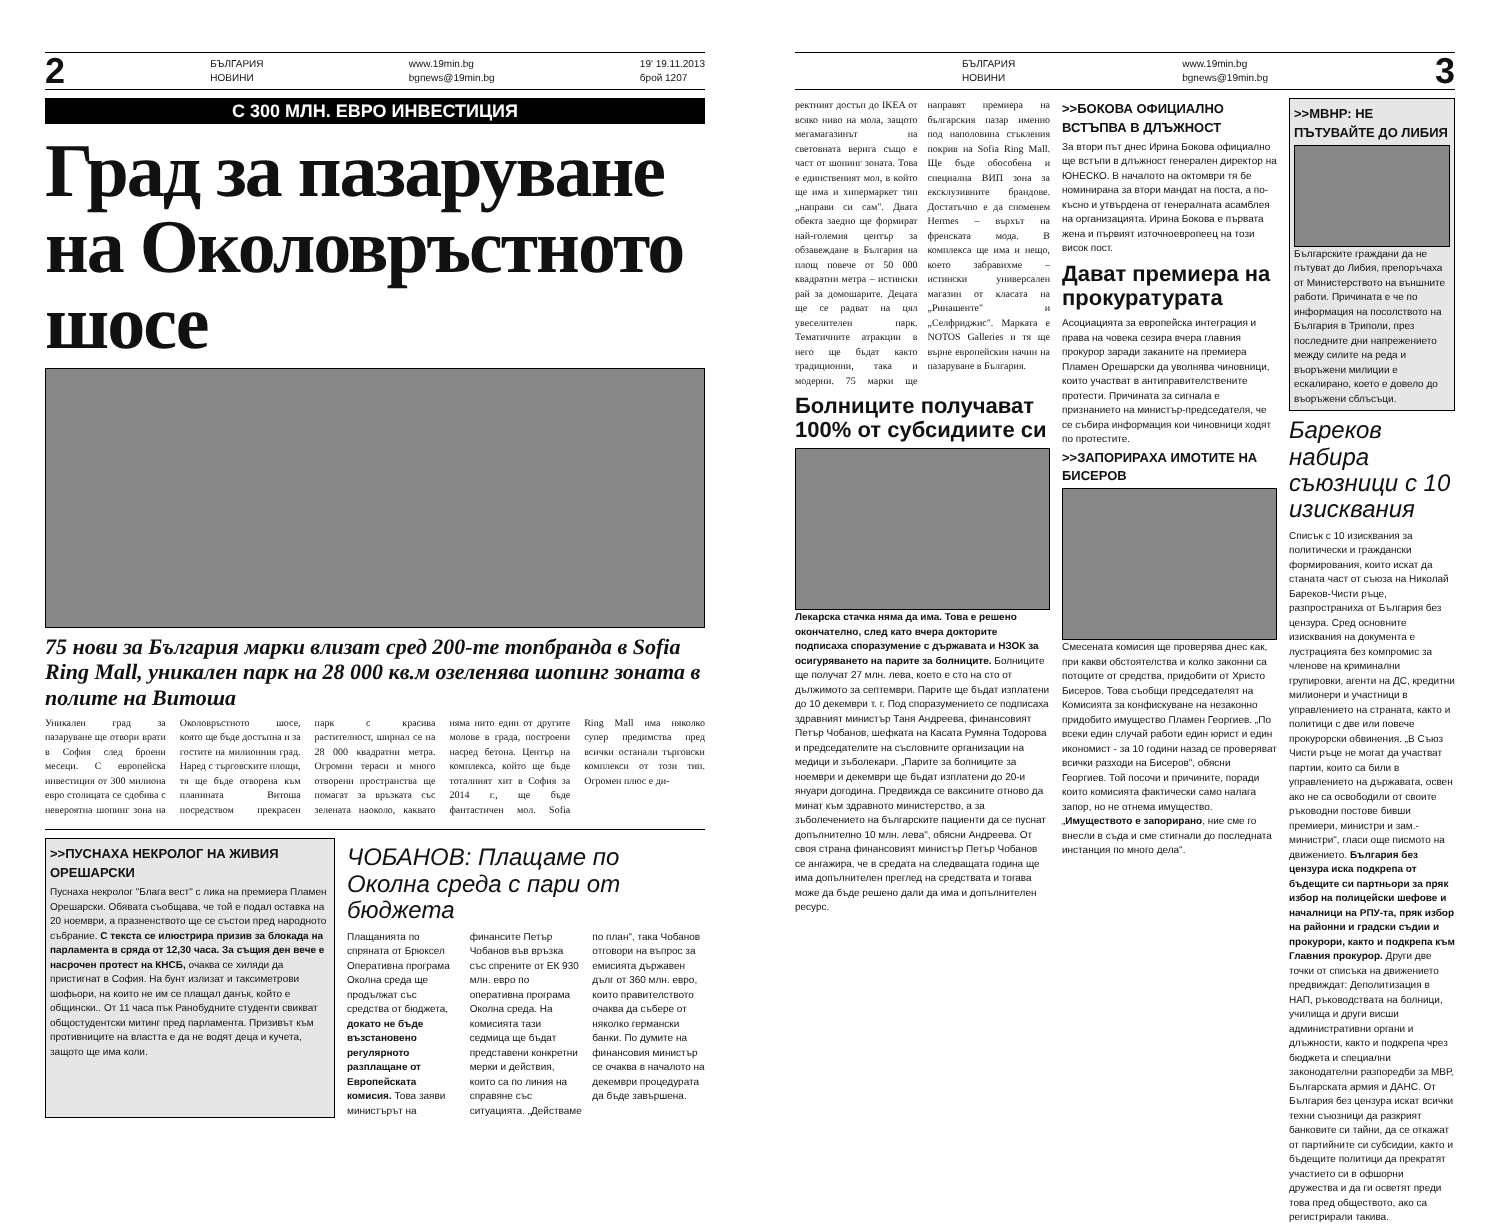2 БЪЛГАРИЯ
НОВИНИ www.19min.bg
bgnews@19min.bg 19' 19.11.2013
брой 1207
С 300 МЛН. ЕВРО ИНВЕСТИЦИЯ
Град за пазаруване на Околовръстното шосе
75 нови за България марки влизат сред 200-те топбранда в Sofia Ring Mall, уникален парк на 28 000 кв.м озеленява шопинг зоната в полите на Витоша
Уникален град за пазаруване ще отвори врати в София след броени месеци. С европейска инвестиция от 300 милиона евро столицата се сдобива с невероятна шопинг зона на Околовръстното шосе, която ще бъде достъпна и за гостите на милионния град. Наред с търговските площи, тя ще бъде отворена към планината Витоша посредством прекрасен парк с красива растителност, ширнал се на 28 000 квадратни метра. Огромни тераси и много отворени пространства ще помагат за връзката със зелената наоколо, каквато няма нито един от другите молове в града, построени насред бетона. Център на комплекса, който ще бъде тоталният хит в София за 2014 г., ще бъде фантастичен мол. Sofia Ring Mall има няколко супер предимства пред всички останали търговски комплекси от този тип. Огромен плюс е ди-
>>ПУСНАХА НЕКРОЛОГ НА ЖИВИЯ ОРЕШАРСКИ
Пуснаха некролог "Блага вест" с лика на премиера Пламен Орешарски. Обявата съобщава, че той е подал оставка на 20 ноември, а празненството ще се състои пред народното събрание. С текста се илюстрира призив за блокада на парламента в сряда от 12,30 часа. За същия ден вече е насрочен протест на КНСБ, очаква се хиляди да пристигнат в София. На бунт излизат и таксиметрови шофьори, на които не им се плащал данък, който е общински.. От 11 часа пък Ранобудните студенти свикват общостудентски митинг пред парламента. Призивът към противниците на властта е да не водят деца и кучета, защото ще има коли.
ЧОБАНОВ: Плащаме по Околна среда с пари от бюджета
Плащанията по спряната от Брюксел Оперативна програма Околна среда ще продължат със средства от бюджета, докато не бъде възстановено регулярното разплащане от Европейската комисия. Това заяви министърът на финансите Петър Чобанов във връзка със спрените от ЕК 930 млн. евро по оперативна програма Околна среда. На комисията тази седмица ще бъдат представени конкретни мерки и действия, които са по линия на справяне със ситуацията. „Действаме по план", така Чобанов отговори на въпрос за емисията държавен дълг от 360 млн. евро, които правителството очаква да събере от няколко германски банки. По думите на финансовия министър се очаква в началото на декември процедурата да бъде завършена.
БЪЛГАРИЯ
НОВИНИ www.19min.bg
bgnews@19min.bg 3
ректният достъп до IKEA от всяко ниво на мола, защото мегамагазинът на световната верига също е част от шопинг зоната. Това е единственият мол, в който ще има и хипермаркет тип „направи си сам". Двата обекта заедно ще формират най-големия център за обзавеждане в България на площ повече от 50 000 квадратни метра – истински рай за домошарите. Децата ще се радват на цял увеселителен парк. Тематичните атракции в него ще бъдат както традиционни, така и модерни. 75 марки ще направят премиера на българския пазар именно под наполовина стъкления покрив на Sofia Ring Mall. Ще бъде обособена и специална ВИП зона за ексклузивните брандове. Достатъчно е да споменем Hermes – върхът на френската мода. В комплекса ще има и нещо, което забравихме – истински универсален магазин от класата на „Ринашенте" и „Селфриджис". Марката е NOTOS Galleries и тя ще върне европейския начин на пазаруване в България.
Болниците получават 100% от субсидиите си
Лекарска стачка няма да има. Това е решено окончателно, след като вчера докторите подписаха споразумение с държавата и НЗОК за осигуряването на парите за болниците. Болниците ще получат 27 млн. лева, което е сто на сто от дължимото за септември. Парите ще бъдат изплатени до 10 декември т. г. Под споразумението се подписаха здравният министър Таня Андреева, финансовият Петър Чобанов, шефката на Касата Румяна Тодорова и председателите на съсловните организации на медици и зъболекари. „Парите за болниците за ноември и декември ще бъдат изплатени до 20-и януари догодина. Предвижда се ваксините отново да минат към здравното министерство, а за зъболечението на българските пациенти да се пуснат допълнително 10 млн. лева", обясни Андреева. От своя страна финансовият министър Петър Чобанов се ангажира, че в средата на следващата година ще има допълнителен преглед на средствата и тогава може да бъде решено дали да има и допълнителен ресурс.
>>БОКОВА ОФИЦИАЛНО ВСТЪПВА В ДЛЪЖНОСТ
За втори път днес Ирина Бокова официално ще встъпи в длъжност генерален директор на ЮНЕСКО. В началото на октомври тя бе номинирана за втори мандат на поста, а по-късно и утвърдена от генералната асамблея на организацията. Ирина Бокова е първата жена и първият източноевропеец на този висок пост.
Дават премиера на прокуратурата
Асоциацията за европейска интеграция и права на човека сезира вчера главния прокурор заради заканите на премиера Пламен Орешарски да уволнява чиновници, които участват в антиправителствените протести. Причината за сигнала е признанието на министър-председателя, че се събира информация кои чиновници ходят по протестите.
>>ЗАПОРИРАХА ИМОТИТЕ НА БИСЕРОВ
Смесената комисия ще проверява днес как, при какви обстоятелства и колко законни са потоците от средства, придобити от Христо Бисеров. Това съобщи председателят на Комисията за конфискуване на незаконно придобито имущество Пламен Георгиев. „По всеки един случай работи един юрист и един икономист - за 10 години назад се проверяват всички разходи на Бисеров", обясни Георгиев. Той посочи и причините, поради които комисията фактически само налага запор, но не отнема имущество. „Имуществото е запорирано, ние сме го внесли в съда и сме стигнали до последната инстанция по много дела".
>>МВНР: НЕ ПЪТУВАЙТЕ ДО ЛИБИЯ
Българските граждани да не пътуват до Либия, препоръчаха от Министерството на външните работи. Причината е че по информация на посолството на България в Триполи, през последните дни напрежението между силите на реда и въоръжени милиции е ескалирано, което е довело до въоръжени сблъсъци.
Бареков набира съюзници с 10 изисквания
Списък с 10 изисквания за политически и граждански формирования, които искат да станата част от съюза на Николай Бареков-Чисти ръце, разпространиха от България без цензура. Сред основните изисквания на документа е лустрацията без компромис за членове на криминални групировки, агенти на ДС, кредитни милионери и участници в управлението на страната, както и политици с две или повече прокурорски обвинения. „В Съюз Чисти ръце не могат да участват партии, които са били в управлението на държавата, освен ако не са освободили от своите ръководни постове бивши премиери, министри и зам.-министри", гласи още писмото на движението. България без цензура иска подкрепа от бъдещите си партньори за пряк избор на полицейски шефове и началници на РПУ-та, пряк избор на районни и градски съдии и прокурори, както и подкрепа към Главния прокурор. Други две точки от списъка на движението предвиждат: Деполитизация в НАП, ръководствата на болници, училища и други висши административни органи и длъжности, както и подкрепа чрез бюджета и специални законодателни разпоредби за МВР, Българската армия и ДАНС. От България без цензура искат всички техни съюзници да разкрият банковите си тайни, да се откажат от партийните си субсидии, както и бъдещите политици да прекратят участието си в офшорни дружества и да ги осветят преди това пред обществото, ако са регистрирали такива.